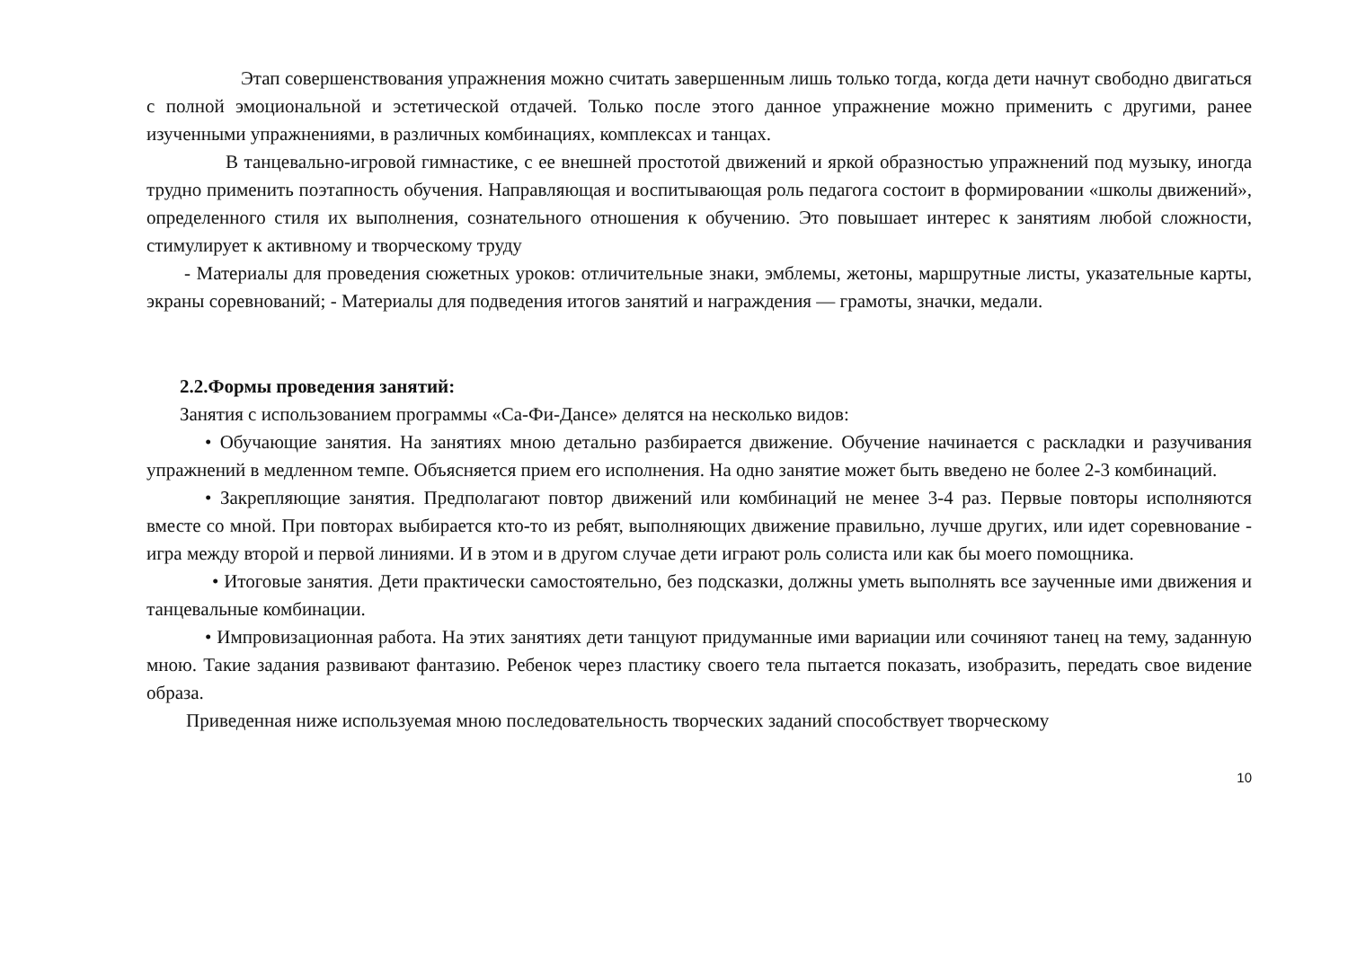Этап совершенствования упражнения можно считать завершенным лишь только тогда, когда дети начнут свободно двигаться с полной эмоциональной и эстетической отдачей. Только после этого данное упражнение можно применить с другими, ранее изученными упражнениями, в различных комбинациях, комплексах и танцах.
В танцевально-игровой гимнастике, с ее внешней простотой движений и яркой образностью упражнений под музыку, иногда трудно применить поэтапность обучения. Направляющая и воспитывающая роль педагога состоит в формировании «школы движений», определенного стиля их выполнения, сознательного отношения к обучению. Это повышает интерес к занятиям любой сложности, стимулирует к активному и творческому труду
- Материалы для проведения сюжетных уроков: отличительные знаки, эмблемы, жетоны, маршрутные листы, указательные карты, экраны соревнований; - Материалы для подведения итогов занятий и награждения — грамоты, значки, медали.
2.2.Формы проведения занятий:
Занятия с использованием программы «Са-Фи-Дансе» делятся на несколько видов:
• Обучающие занятия. На занятиях мною детально разбирается движение. Обучение начинается с раскладки и разучивания упражнений в медленном темпе. Объясняется прием его исполнения. На одно занятие может быть введено не более 2-3 комбинаций.
• Закрепляющие занятия. Предполагают повтор движений или комбинаций не менее 3-4 раз. Первые повторы исполняются вместе со мной. При повторах выбирается кто-то из ребят, выполняющих движение правильно, лучше других, или идет соревнование - игра между второй и первой линиями. И в этом и в другом случае дети играют роль солиста или как бы моего помощника.
• Итоговые занятия. Дети практически самостоятельно, без подсказки, должны уметь выполнять все заученные ими движения и танцевальные комбинации.
• Импровизационная работа. На этих занятиях дети танцуют придуманные ими вариации или сочиняют танец на тему, заданную мною. Такие задания развивают фантазию. Ребенок через пластику своего тела пытается показать, изобразить, передать свое видение образа.
Приведенная ниже используемая мною последовательность творческих заданий способствует творческому
10